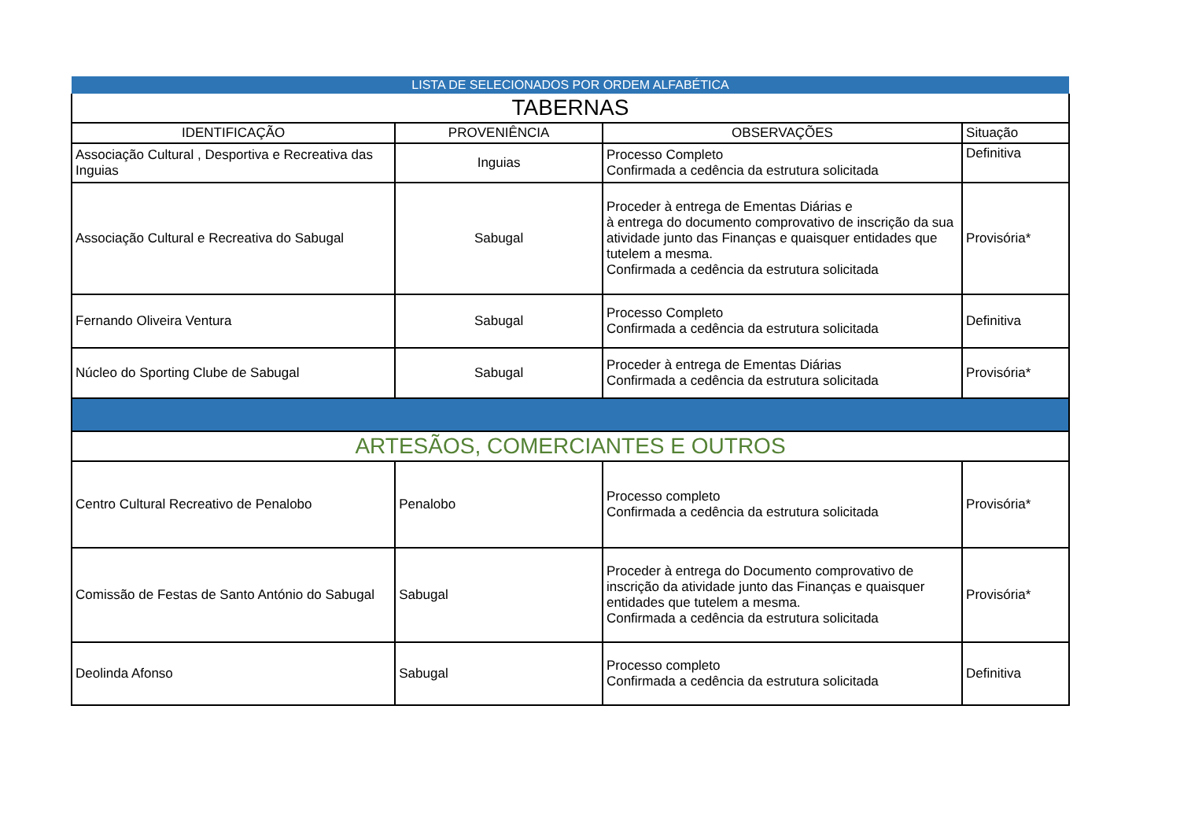| LISTA DE SELECIONADOS POR ORDEM ALFABÉTICA | | | |
| --- | --- | --- | --- |
| TABERNAS | | | |
| IDENTIFICAÇÃO | PROVENIÊNCIA | OBSERVAÇÕES | Situação |
| Associação Cultural , Desportiva e Recreativa das Inguias | Inguias | Processo Completo Confirmada a cedência da estrutura solicitada | Definitiva |
| Associação Cultural e Recreativa do Sabugal | Sabugal | Proceder à entrega de Ementas Diárias e à entrega do documento comprovativo de inscrição da sua atividade junto das Finanças e quaisquer entidades que tutelem a mesma. Confirmada a cedência da estrutura solicitada | Provisória* |
| Fernando Oliveira Ventura | Sabugal | Processo Completo Confirmada a cedência da estrutura solicitada | Definitiva |
| Núcleo do Sporting Clube de Sabugal | Sabugal | Proceder à entrega de Ementas Diárias Confirmada a cedência da estrutura solicitada | Provisória* |
| ARTESÃOS, COMERCIANTES E OUTROS | | | |
| Centro Cultural Recreativo de Penalobo | Penalobo | Processo completo Confirmada a cedência da estrutura solicitada | Provisória* |
| Comissão de Festas de Santo António do Sabugal | Sabugal | Proceder à entrega do Documento comprovativo de inscrição da atividade junto das Finanças e quaisquer entidades que tutelem a mesma. Confirmada a cedência da estrutura solicitada | Provisória* |
| Deolinda Afonso | Sabugal | Processo completo Confirmada a cedência da estrutura solicitada | Definitiva |